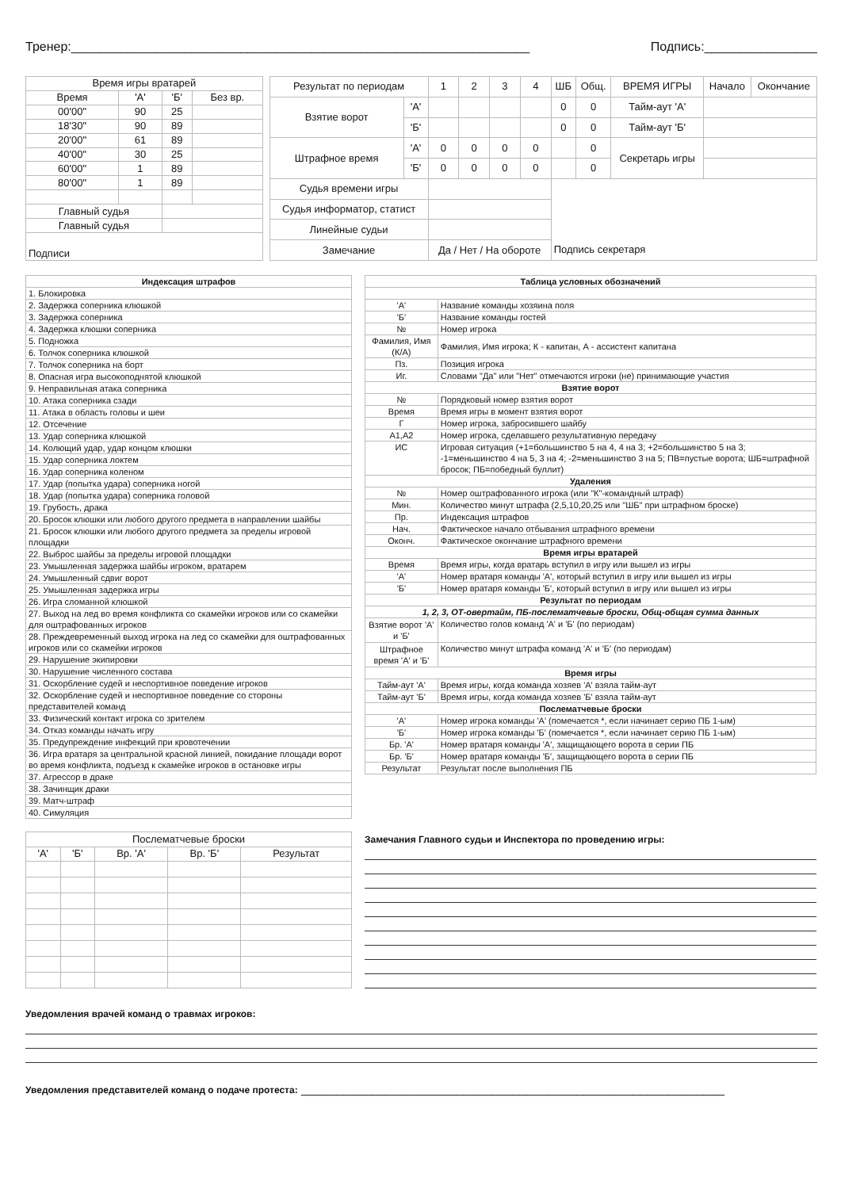Тренер:_________________________________________________________________ Подпись:________________
| Время игры вратарей | | | |
| Время | 'А' | 'Б' | Без вр. |
| 00'00" | 90 | 25 | |
| 18'30" | 90 | 89 | |
| 20'00" | 61 | 89 | |
| 40'00" | 30 | 25 | |
| 60'00" | 1 | 89 | |
| 80'00" | 1 | 89 | |
| Главный судья | | | |
| Главный судья | | | |
| Подписи | | | |
| Результат по периодам | | 1 | 2 | 3 | 4 | ШБ | Общ. | ВРЕМЯ ИГРЫ | Начало | Окончание |
| Взятие ворот | 'А' | | | | | 0 | 0 | Тайм-аут 'А' | | |
| | 'Б' | | | | | 0 | 0 | Тайм-аут 'Б' | | |
| Штрафное время | 'А' | 0 | 0 | 0 | 0 | | 0 | Секретарь игры | | |
| | 'Б' | 0 | 0 | 0 | 0 | | 0 | | | |
| Судья времени игры | | | | | | | | | | |
| Судья информатор, статист | | | | | | | | | | |
| Линейные судьи | | | | | | | | | | |
| Замечание | | Да / Нет / На обороте | | | | Подпись секретаря | | | | |
| Индексация штрафов |
| 1. Блокировка |
| 2. Задержка соперника клюшкой |
| 3. Задержка соперника |
| 4. Задержка клюшки соперника |
| 5. Подножка |
| 6. Толчок соперника клюшкой |
| 7. Толчок соперника на борт |
| 8. Опасная игра высокоподнятой клюшкой |
| 9. Неправильная атака соперника |
| 10. Атака соперника сзади |
| 11. Атака в область головы и шеи |
| 12. Отсечение |
| 13. Удар соперника клюшкой |
| 14. Колющий удар, удар концом клюшки |
| 15. Удар соперника локтем |
| 16. Удар соперника коленом |
| 17. Удар (попытка удара) соперника ногой |
| 18. Удар (попытка удара) соперника головой |
| 19. Грубость, драка |
| 20. Бросок клюшки или любого другого предмета в направлении шайбы |
| 21. Бросок клюшки или любого другого предмета за пределы игровой площадки |
| 22. Выброс шайбы за пределы игровой площадки |
| 23. Умышленная задержка шайбы игроком, вратарем |
| 24. Умышленный сдвиг ворот |
| 25. Умышленная задержка игры |
| 26. Игра сломанной клюшкой |
| 27. Выход на лед во время конфликта со скамейки игроков или со скамейки для оштрафованных игроков |
| 28. Преждевременный выход игрока на лед со скамейки для оштрафованных игроков или со скамейки игроков |
| 29. Нарушение экипировки |
| 30. Нарушение численного состава |
| 31. Оскорбление судей и неспортивное поведение игроков |
| 32. Оскорбление судей и неспортивное поведение со стороны представителей команд |
| 33. Физический контакт игрока со зрителем |
| 34. Отказ команды начать игру |
| 35. Предупреждение инфекций при кровотечении |
| 36. Игра вратаря за центральной красной линией, покидание площади ворот во время конфликта, подъезд к скамейке игроков в остановке игры |
| 37. Агрессор в драке |
| 38. Зачинщик драки |
| 39. Матч-штраф |
| 40. Симуляция |
| Таблица условных обозначений | |
| 'А' | Название команды хозяина поля |
| 'Б' | Название команды гостей |
| № | Номер игрока |
| Фамилия, Имя (К/А) | Фамилия, Имя игрока; К - капитан, А - ассистент капитана |
| Пз. | Позиция игрока |
| Иг. | Словами "Да" или "Нет" отмечаются игроки (не) принимающие участия |
| Взятие ворот | |
| № | Порядковый номер взятия ворот |
| Время | Время игры в момент взятия ворот |
| Г | Номер игрока, забросившего шайбу |
| А1,А2 | Номер игрока, сделавшего результативную передачу |
| ИС | Игровая ситуация (+1=большинство 5 на 4, 4 на 3; +2=большинство 5 на 3; -1=меньшинство 4 на 5, 3 на 4; -2=меньшинство 3 на 5; ПВ=пустые ворота; ШБ=штрафной бросок; ПБ=победный буллит) |
| Удаления | |
| № | Номер оштрафованного игрока (или "К"-командный штраф) |
| Мин. | Количество минут штрафа (2,5,10,20,25 или "ШБ" при штрафном броске) |
| Пр. | Индексация штрафов |
| Нач. | Фактическое начало отбывания штрафного времени |
| Оконч. | Фактическое окончание штрафного времени |
| Время игры вратарей | |
| Время | Время игры, когда вратарь вступил в игру или вышел из игры |
| 'А' | Номер вратаря команды 'А', который вступил в игру или вышел из игры |
| 'Б' | Номер вратаря команды 'Б', который вступил в игру или вышел из игры |
| Результат по периодам | |
| 1, 2, 3, ОТ-овертайм, ПБ-послематчевые броски, Общ-общая сумма данных | |
| Взятие ворот 'А' и 'Б' | Количество голов команд 'А' и 'Б' (по периодам) |
| Штрафное время 'А' и 'Б' | Количество минут штрафа команд 'А' и 'Б' (по периодам) |
| Время игры | |
| Тайм-аут 'А' | Время игры, когда команда хозяев 'А' взяла тайм-аут |
| Тайм-аут 'Б' | Время игры, когда команда хозяев 'Б' взяла тайм-аут |
| Послематчевые броски | |
| 'А' | Номер игрока команды 'А' (помечается *, если начинает серию ПБ 1-ым) |
| 'Б' | Номер игрока команды 'Б' (помечается *, если начинает серию ПБ 1-ым) |
| Бр. 'А' | Номер вратаря команды 'А', защищающего ворота в серии ПБ |
| Бр. 'Б' | Номер вратаря команды 'Б', защищающего ворота в серии ПБ |
| Результат | Результат после выполнения ПБ |
| Послематчевые броски | | | | |
| 'А' | 'Б' | Вр. 'А' | Вр. 'Б' | Результат |
Замечания Главного судьи и Инспектора по проведению игры:
Уведомления врачей команд о травмах игроков:
Уведомления представителей команд о подаче протеста: ____________________________________________________________